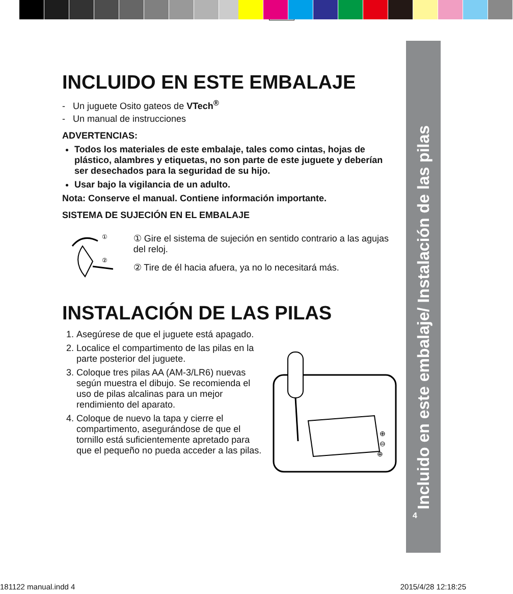Incluido en este embalaje/ Instalación de las pilas
4
INCLUIDO EN ESTE EMBALAJE
- Un juguete Osito gateos de VTech<sup>®</sup>
- Un manual de instrucciones
ADVERTENCIAS:
Todos los materiales de este embalaje, tales como cintas, hojas de plástico, alambres y etiquetas, no son parte de este juguete y deberían ser desechados para la seguridad de su hijo.
Usar bajo la vigilancia de un adulto.
Nota: Conserve el manual. Contiene información importante.
SISTEMA DE SUJECIÓN EN EL EMBALAJE
①
②
① Gire el sistema de sujeción en sentido contrario a las agujas del reloj.
② Tire de él hacia afuera, ya no lo necesitará más.
INSTALACIÓN DE LAS PILAS
1. Asegúrese de que el juguete está apagado.
2. Localice el compartimento de las pilas en la parte posterior del juguete.
3. Coloque tres pilas AA (AM-3/LR6) nuevas según muestra el dibujo. Se recomienda el uso de pilas alcalinas para un mejor rendimiento del aparato.
4. Coloque de nuevo la tapa y cierre el compartimento, asegurándose de que el tornillo está suficientemente apretado para que el pequeño no pueda acceder a las pilas.
⊕
⊖
⊕
181122 manual.indd 4 2015/4/28 12:18:25